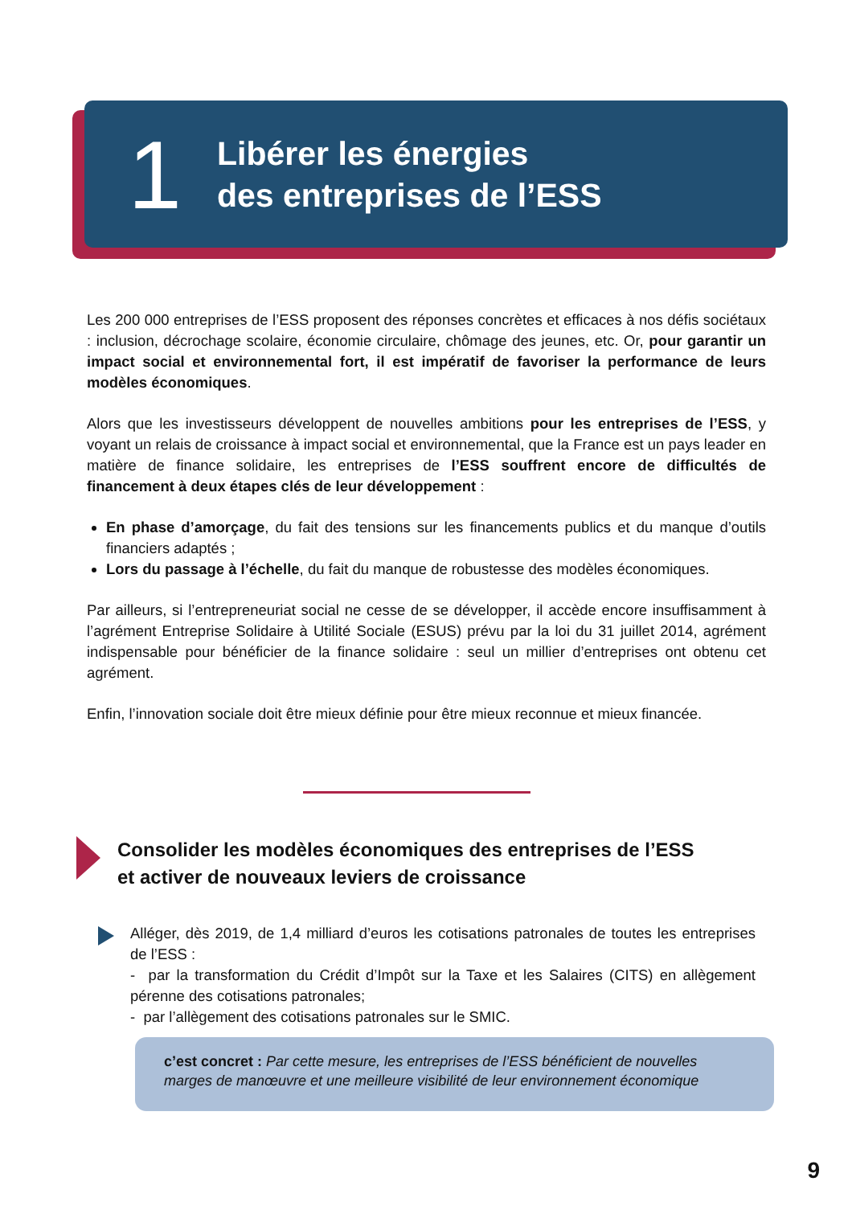1
Libérer les énergies
des entreprises de l’ESS
Les 200 000 entreprises de l’ESS proposent des réponses concrètes et efficaces à nos défis sociétaux : inclusion, décrochage scolaire, économie circulaire, chômage des jeunes, etc. Or, pour garantir un impact social et environnemental fort, il est impératif de favoriser la performance de leurs modèles économiques.
Alors que les investisseurs développent de nouvelles ambitions pour les entreprises de l’ESS, y voyant un relais de croissance à impact social et environnemental, que la France est un pays leader en matière de finance solidaire, les entreprises de l’ESS souffrent encore de difficultés de financement à deux étapes clés de leur développement :
En phase d’amorçage, du fait des tensions sur les financements publics et du manque d’outils financiers adaptés ;
Lors du passage à l’échelle, du fait du manque de robustesse des modèles économiques.
Par ailleurs, si l’entrepreneuriat social ne cesse de se développer, il accède encore insuffisamment à l’agrément Entreprise Solidaire à Utilité Sociale (ESUS) prévu par la loi du 31 juillet 2014, agrément indispensable pour bénéficier de la finance solidaire : seul un millier d’entreprises ont obtenu cet agrément.
Enfin, l’innovation sociale doit être mieux définie pour être mieux reconnue et mieux financée.
Consolider les modèles économiques des entreprises de l’ESS
et activer de nouveaux leviers de croissance
Alléger, dès 2019, de 1,4 milliard d’euros les cotisations patronales de toutes les entreprises de l’ESS :
- par la transformation du Crédit d’Impôt sur la Taxe et les Salaires (CITS) en allègement pérenne des cotisations patronales;
- par l’allègement des cotisations patronales sur le SMIC.
c’est concret : Par cette mesure, les entreprises de l’ESS bénéficient de nouvelles marges de manœuvre et une meilleure visibilité de leur environnement économique
9